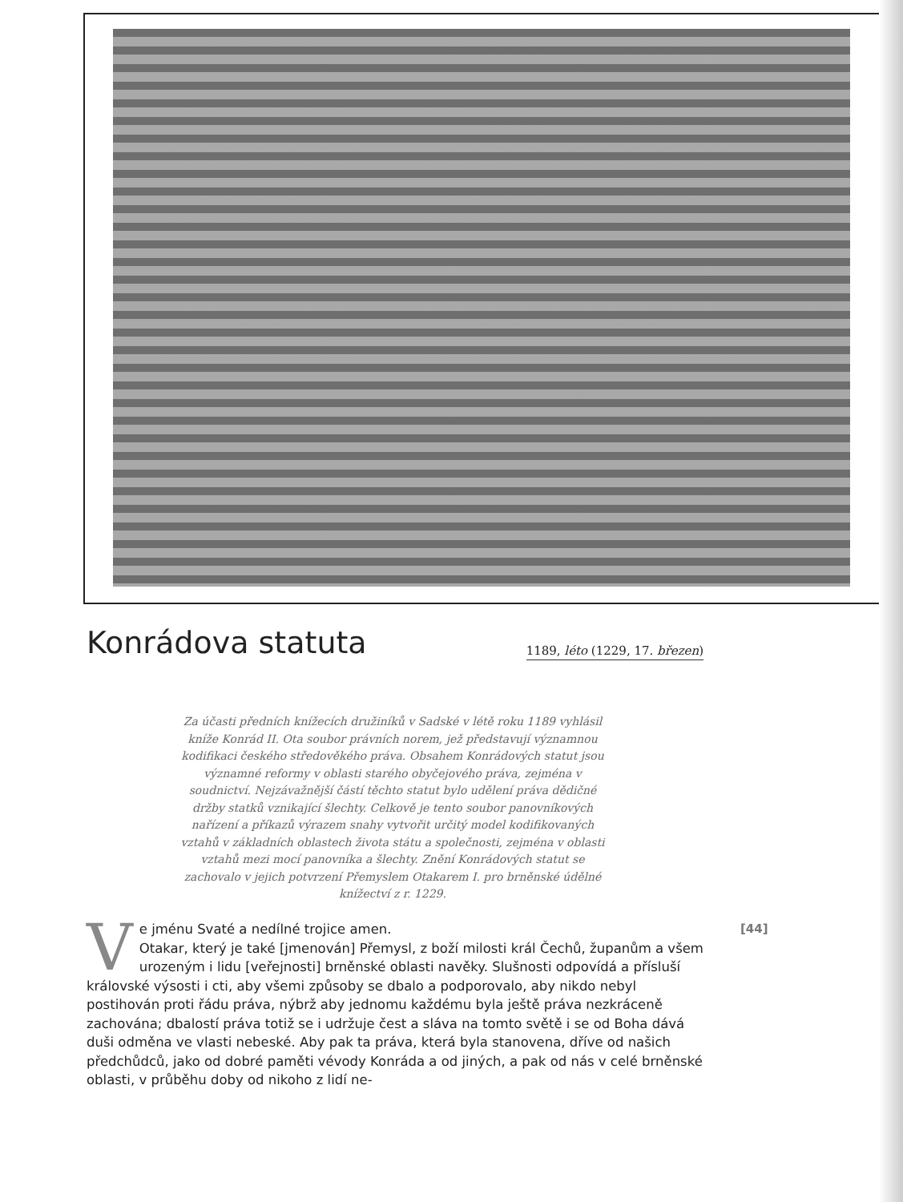Konrádova statuta
1189, léto (1229, 17. březen)
Za účasti předních knížecích družiníků v Sadské v létě roku 1189 vyhlásil kníže Konrád II. Ota soubor právních norem, jež představují významnou kodifikaci českého středověkého práva. Obsahem Konrádových statut jsou významné reformy v oblasti starého obyčejového práva, zejména v soudnictví. Nejzávažnější částí těchto statut bylo udělení práva dědičné držby statků vznikající šlechty. Celkově je tento soubor panovníkových nařízení a příkazů výrazem snahy vytvořit určitý model kodifikovaných vztahů v základních oblastech života státu a společnosti, zejména v oblasti vztahů mezi mocí panovníka a šlechty. Znění Konrádových statut se zachovalo v jejich potvrzení Přemyslem Otakarem I. pro brněnské údělné knížectví z r. 1229.
Ve jménu Svaté a nedílné trojice amen.
Otakar, který je také [jmenován] Přemysl, z boží milosti král Čechů, županům a všem urozeným i lidu [veřejnosti] brněnské oblasti navěky. Slušnosti odpovídá a přísluší královské výsosti i cti, aby všemi způsoby se dbalo a podporovalo, aby nikdo nebyl postihován proti řádu práva, nýbrž aby jednomu každému byla ještě práva nezkráceně zachována; dbalostí práva totiž se i udržuje čest a sláva na tomto světě i se od Boha dává duši odměna ve vlasti nebeské. Aby pak ta práva, která byla stanovena, dříve od našich předchůdců, jako od dobré paměti vévody Konráda a od jiných, a pak od nás v celé brněnské oblasti, v průběhu doby od nikoho z lidí ne-
[44]